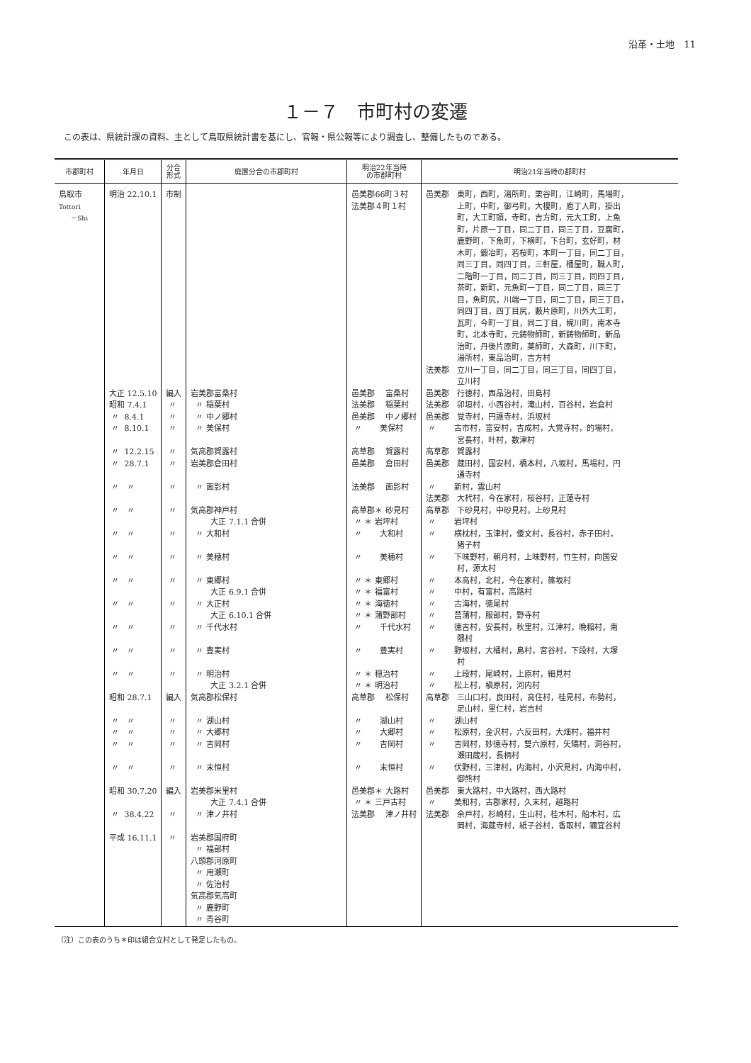沿革・土地　11
１－７　市町村の変遷
この表は、県統計課の資料、主として鳥取県統計書を基にし、官報・県公報等により調査し、整備したものである。
| 市郡町村 | 年月日 | 分合 形式 | 廃置分合の市郡町村 | 明治22年当時 の市郡町村 | 明治21年当時の郡町村 |
| --- | --- | --- | --- | --- | --- |
| 鳥取市 Tottori －Shi | 明治 22.10.1 | 市制 | | 邑美郡66町３村 法美郡４町１村 | 邑美郡 東町，西町，湯所町，栗谷町，江崎町，馬場町， 上町，中町，御弓町，大榎町，庖丁人町，掛出 町，大工町頭，寺町，吉方町，元大工町，上魚 町，片原一丁目，同二丁目，同三丁目，豆腐町， 鹿野町，下魚町，下横町，下台町，玄好町，材 木町，鍛冶町，若桜町，本町一丁目，同二丁目， 同三丁目，同四丁目，三軒屋，桶屋町，職人町， 二階町一丁目，同二丁目，同三丁目，同四丁目， 茶町，新町，元魚町一丁目，同二丁目，同三丁 目，魚町尻，川端一丁目，同二丁目，同三丁目， 同四丁目，四丁目尻，藪片原町，川外大工町， 瓦町，今町一丁目，同二丁目，梶川町，南本寺 町，北本寺町，元鋳物師町，新鋳物師町，新品 治町，丹後片原町，薬師町，大森町，川下町， 湯所村，東品治町，吉方村 法美郡 立川一丁目，同二丁目，同三丁目，同四丁目， 立川村 |
| | 大正 12.5.10 昭和 7.4.1 〃 8.4.1 〃 8.10.1 〃 12.2.15 〃 28.7.1 〃 〃 〃 〃 〃 〃 〃 〃 〃 〃 〃 〃 〃 〃 〃 〃 〃 〃 昭和 28.7.1 〃 〃 〃 〃 〃 〃 〃 〃 昭和 30.7.20 〃 38.4.22 平成 16.11.1 | 編入 〃 〃 〃 〃 〃 〃 〃 〃 〃 〃 〃 〃 〃 〃 編入 〃 〃 〃 〃 編入 〃 〃 | 岩美郡富桑村 〃 稲葉村 〃 中ノ郷村 〃 美保村 気高郡賀露村 岩美郡倉田村 〃 面影村 気高郡神戸村 大正 7.1.1 合併 〃 大和村 〃 美穂村 〃 東郷村 大正 6.9.1 合併 〃 大正村 大正 6.10.1 合併 〃 千代水村 〃 豊実村 〃 明治村 大正 3.2.1 合併 気高郡松保村 〃 湖山村 〃 大郷村 〃 吉岡村 〃 末恒村 岩美郡米里村 大正 7.4.1 合併 〃 津ノ井村 岩美郡国府町 〃 福部村 八頭郡河原町 〃 用瀬町 〃 佐治村 気高郡気高町 〃 鹿野町 〃 青谷町 | 邑美郡 富桑村 法美郡 稲葉村 邑美郡 中ノ郷村 〃 美保村 高草郡 賀露村 邑美郡 倉田村 法美郡 面影村 高草郡＊ 砂見村 〃 ＊ 岩坪村 〃 大和村 〃 美穂村 〃 ＊ 東郷村 〃 ＊ 福富村 〃 ＊ 海徳村 〃 ＊ 蒲野部村 〃 千代水村 〃 豊実村 〃 ＊ 穏治村 〃 ＊ 明治村 高草郡 松保村 〃 湖山村 〃 大郷村 〃 吉岡村 〃 末恒村 邑美郡＊ 大路村 〃 ＊ 三戸古村 法美郡 津ノ井村 | 邑美郡 行徳村，西品治村，田島村 法美郡 卯垣村，小西谷村，滝山村，百谷村，岩倉村 邑美郡 覚寺村，円護寺村，浜坂村 〃 古市村，富安村，吉成村，大覚寺村，的場村， 宮長村，叶村，数津村 高草郡 賀露村 邑美郡 蔵田村，国安村，橋本村，八坂村，馬場村，円 通寺村 〃 新村，雲山村 法美郡 大杙村，今在家村，桜谷村，正蓮寺村 高草郡 下砂見村，中砂見村，上砂見村 〃 岩坪村 〃 横枕村，玉津村，倭文村，長谷村，赤子田村， 猪子村 〃 下味野村，朝月村，上味野村，竹生村，向国安 村，源太村 〃 本高村，北村，今在家村，篠坂村 〃 中村，有富村，高路村 〃 古海村，徳尾村 〃 菖蒲村，服部村，野寺村 〃 徳吉村，安長村，秋里村，江津村，晩稲村，南 隈村 〃 野坂村，大桶村，島村，宮谷村，下段村，大塚 村 〃 上段村，尾崎村，上原村，細見村 〃 松上村，槇原村，河内村 高草郡 三山口村，良田村，高住村，桂見村，布勢村， 足山村，里仁村，岩吉村 〃 湖山村 〃 松原村，金沢村，六反田村，大畑村，福井村 〃 吉岡村，妙徳寺村，雙六原村，矢矯村，洞谷村， 瀬田蔵村，長柄村 〃 伏野村，三津村，内海村，小沢見村，内海中村， 御熊村 邑美郡 東大路村，中大路村，西大路村 〃 美和村，古郡家村，久末村，越路村 法美郡 余戸村，杉崎村，生山村，桂木村，船木村，広 岡村，海蔵寺村，紙子谷村，香取村，禰宜谷村 |
（注）この表のうち＊印は組合立村として発足したもの。